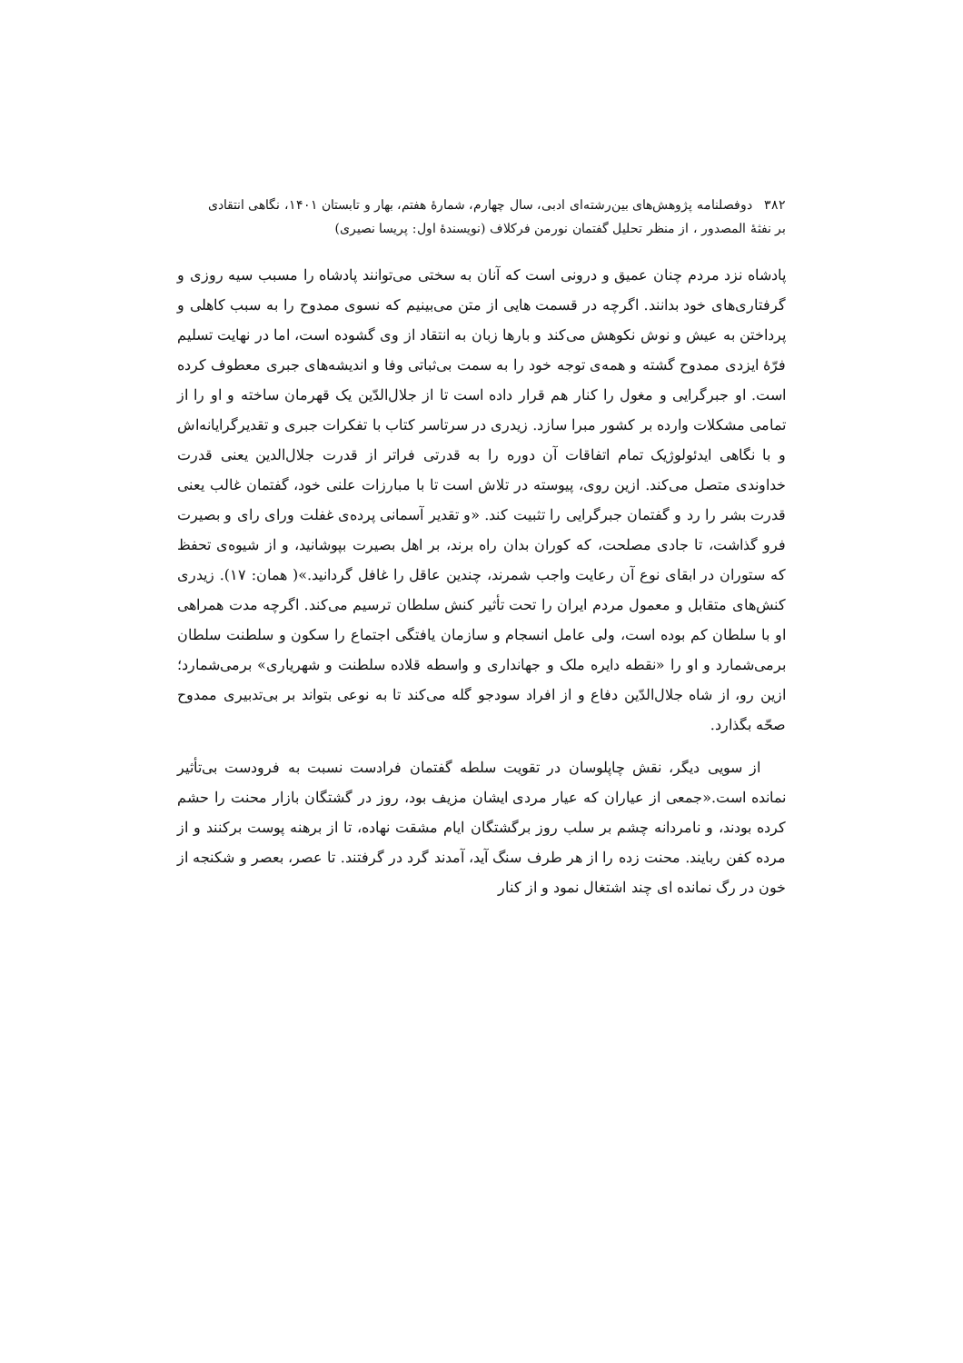۳۸۲ دوفصلنامه پژوهش‌های بین‌رشته‌ای ادبی، سال چهارم، شمارهٔ هفتم، بهار و تابستان ۱۴۰۱، نگاهی انتقادی
بر نفثهٔ المصدور ، از منظر تحلیل گفتمان نورمن فرکلاف (نویسندهٔ اول: پریسا نصیری)
پادشاه نزد مردم چنان عمیق و درونی است که آنان به سختی می‌توانند پادشاه را مسبب سیه روزی و گرفتاری‌های خود بدانند. اگرچه در قسمت هایی از متن می‌بینیم که نسوی ممدوح را به سبب کاهلی و پرداختن به عیش و نوش نکوهش می‌کند و بارها زبان به انتقاد از وی گشوده است، اما در نهایت تسلیم فرّهٔ ایزدی ممدوح گشته و همه‌ی توجه خود را به سمت بی‌ثباتی وفا و اندیشه‌های جبری معطوف کرده است. او جبرگرایی و مغول را کنار هم قرار داده است تا از جلال‌الدّین یک قهرمان ساخته و او را از تمامی مشکلات وارده بر کشور مبرا سازد. زیدری در سرتاسر کتاب با تفکرات جبری و تقدیرگرایانه‌اش و با نگاهی ایدئولوژیک تمام اتفاقات آن دوره را به قدرتی فراتر از قدرت جلال‌الدین یعنی قدرت خداوندی متصل می‌کند. ازین روی، پیوسته در تلاش است تا با مبارزات علنی خود، گفتمان غالب یعنی قدرت بشر را رد و گفتمان جبرگرایی را تثبیت کند. «و تقدیر آسمانی پرده‌ی غفلت ورای رای و بصیرت فرو گذاشت، تا جادی مصلحت، که کوران بدان راه برند، بر اهل بصیرت بپوشانید، و از شیوه‌ی تحفظ که ستوران در ابقای نوع آن رعایت واجب شمرند، چندین عاقل را غافل گردانید.»( همان: ۱۷). زیدری کنش‌های متقابل و معمول مردم ایران را تحت تأثیر کنش سلطان ترسیم می‌کند. اگرچه مدت همراهی او با سلطان کم بوده است، ولی عامل انسجام و سازمان یافتگی اجتماع را سکون و سلطنت سلطان برمی‌شمارد و او را «نقطه دایره ملک و جهانداری و واسطه قلاده سلطنت و شهریاری» برمی‌شمارد؛ ازین رو، از شاه جلال‌الدّین دفاع و از افراد سودجو گله می‌کند تا به نوعی بتواند بر بی‌تدبیری ممدوح صحّه بگذارد.
از سویی دیگر، نقش چاپلوسان در تقویت سلطه گفتمان فرادست نسبت به فرودست بی‌تأثیر نمانده است.«جمعی از عیاران که عیار مردی ایشان مزیف بود، روز در گشتگان بازار محنت را حشم کرده بودند، و نامردانه چشم بر سلب روز برگشتگان ایام مشقت نهاده، تا از برهنه پوست برکنند و از مرده کفن ربایند. محنت زده را از هر طرف سنگ آید، آمدند گرد در گرفتند. تا عصر، بعصر و شکنجه از خون در رگ نمانده ای چند اشتغال نمود و از کنار